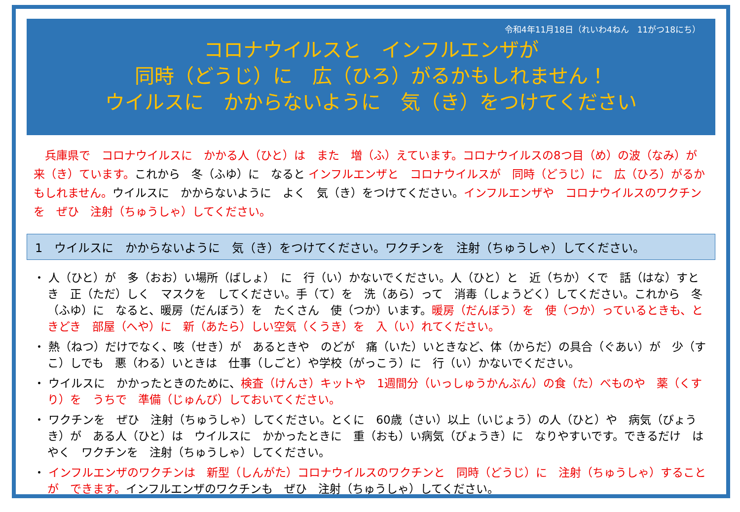令和4年11月18日（れいわ4ねん　11がつ18にち）
コロナウイルスと　インフルエンザが
同時（どうじ）に　広（ひろ）がるかもしれません！
ウイルスに　かからないように　気（き）をつけてください
兵庫県で　コロナウイルスに　かかる人（ひと）は　また　増（ふ）えています。コロナウイルスの8つ目（め）の波（なみ）が　来（き）ています。これから　冬（ふゆ）に　なると インフルエンザと　コロナウイルスが　同時（どうじ）に　広（ひろ）がるかもしれません。ウイルスに　かからないように　よく　気（き）をつけてください。インフルエンザや　コロナウイルスのワクチンを　ぜひ　注射（ちゅうしゃ）してください。
1　ウイルスに　かからないように　気（き）をつけてください。ワクチンを　注射（ちゅうしゃ）してください。
・ 人（ひと）が　多（おお）い場所（ばしょ）　に　行（い）かないでください。人（ひと）と　近（ちか）くで　話（はな）すとき　正（ただ）しく　マスクを　してください。手（て）を　洗（あら）って　消毒（しょうどく）してください。これから　冬（ふゆ）に　なると、暖房（だんぼう）を　たくさん　使（つか）います。暖房（だんぼう）を　使（つか）っているときも、ときどき　部屋（へや）に　新（あたら）しい空気（くうき）を　入（い）れてください。
・ 熱（ねつ）だけでなく、咳（せき）が　あるときや　のどが　痛（いた）いときなど、体（からだ）の具合（ぐあい）が　少（すこ）しでも　悪（わる）いときは　仕事（しごと）や学校（がっこう）に　行（い）かないでください。
・ ウイルスに　かかったときのために、検査（けんさ）キットや　1週間分（いっしゅうかんぶん）の食（た）べものや　薬（くすり）を　うちで　準備（じゅんび）しておいてください。
・ ワクチンを　ぜひ　注射（ちゅうしゃ）してください。とくに　60歳（さい）以上（いじょう）の人（ひと）や　病気（びょうき）が　ある人（ひと）は　ウイルスに　かかったときに　重（おも）い病気（びょうき）に　なりやすいです。できるだけ　はやく　ワクチンを　注射（ちゅうしゃ）してください。
・ インフルエンザのワクチンは　新型（しんがた）コロナウイルスのワクチンと　同時（どうじ）に　注射（ちゅうしゃ）することが　できます。インフルエンザのワクチンも　ぜひ　注射（ちゅうしゃ）してください。